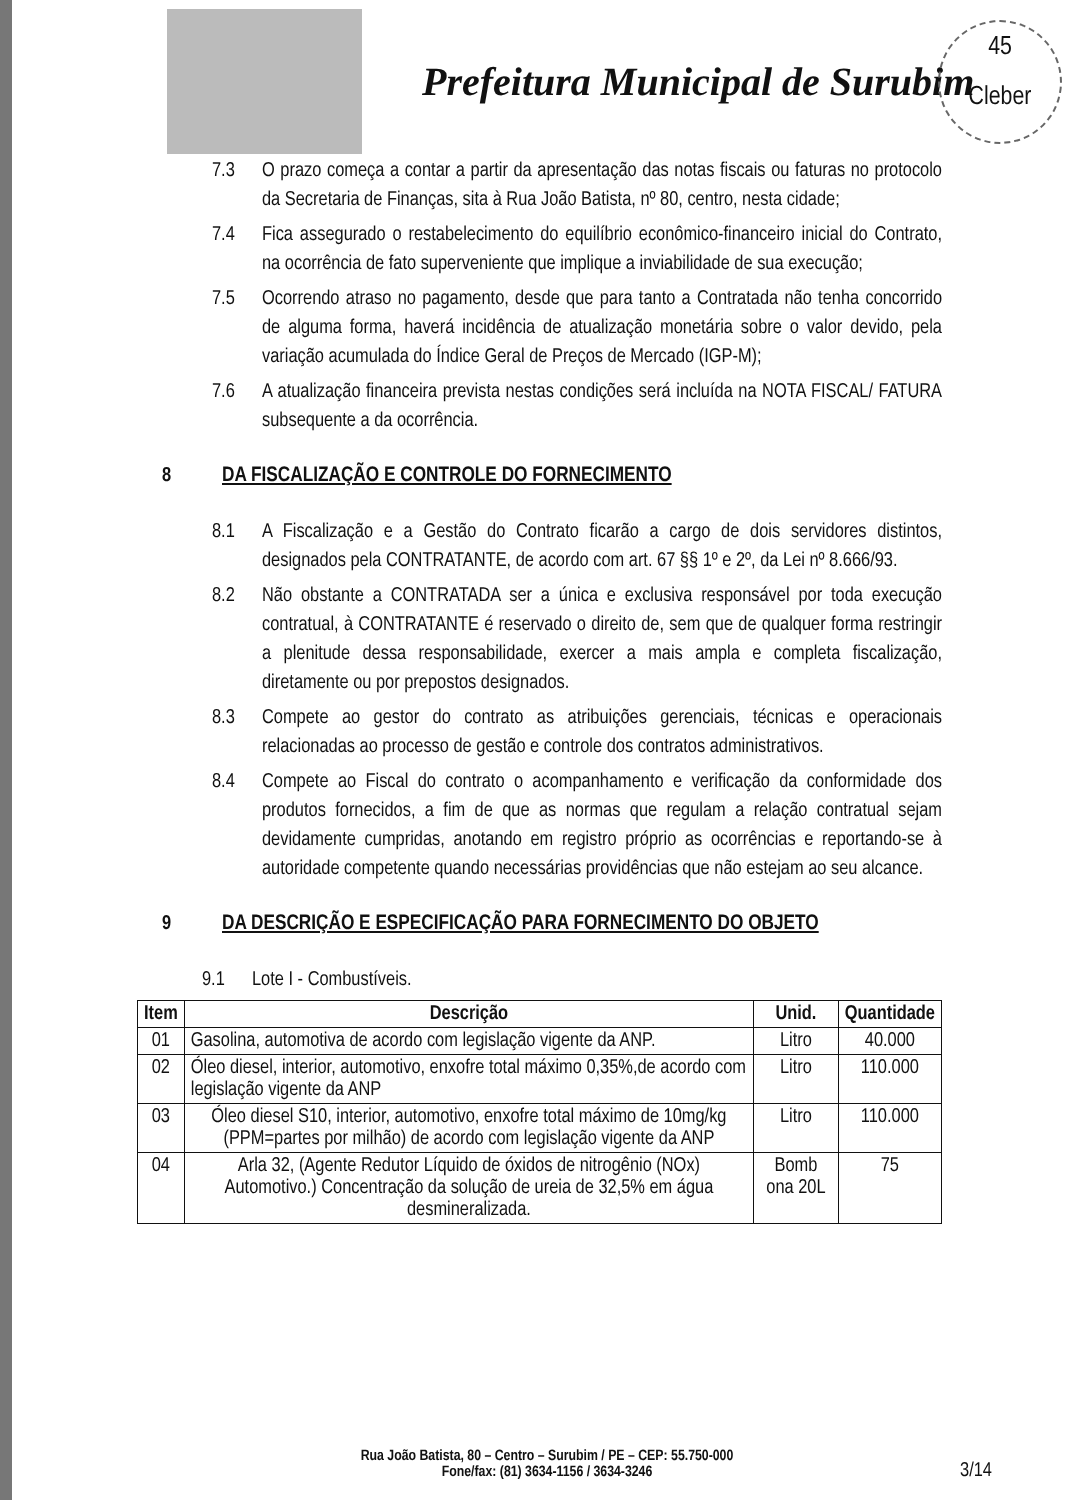Prefeitura Municipal de Surubim
45
Cleber
7.3 O prazo começa a contar a partir da apresentação das notas fiscais ou faturas no protocolo da Secretaria de Finanças, sita à Rua João Batista, nº 80, centro, nesta cidade;
7.4 Fica assegurado o restabelecimento do equilíbrio econômico-financeiro inicial do Contrato, na ocorrência de fato superveniente que implique a inviabilidade de sua execução;
7.5 Ocorrendo atraso no pagamento, desde que para tanto a Contratada não tenha concorrido de alguma forma, haverá incidência de atualização monetária sobre o valor devido, pela variação acumulada do Índice Geral de Preços de Mercado (IGP-M);
7.6 A atualização financeira prevista nestas condições será incluída na NOTA FISCAL/ FATURA subsequente a da ocorrência.
8 DA FISCALIZAÇÃO E CONTROLE DO FORNECIMENTO
8.1 A Fiscalização e a Gestão do Contrato ficarão a cargo de dois servidores distintos, designados pela CONTRATANTE, de acordo com art. 67 §§ 1º e 2º, da Lei nº 8.666/93.
8.2 Não obstante a CONTRATADA ser a única e exclusiva responsável por toda execução contratual, à CONTRATANTE é reservado o direito de, sem que de qualquer forma restringir a plenitude dessa responsabilidade, exercer a mais ampla e completa fiscalização, diretamente ou por prepostos designados.
8.3 Compete ao gestor do contrato as atribuições gerenciais, técnicas e operacionais relacionadas ao processo de gestão e controle dos contratos administrativos.
8.4 Compete ao Fiscal do contrato o acompanhamento e verificação da conformidade dos produtos fornecidos, a fim de que as normas que regulam a relação contratual sejam devidamente cumpridas, anotando em registro próprio as ocorrências e reportando-se à autoridade competente quando necessárias providências que não estejam ao seu alcance.
9 DA DESCRIÇÃO E ESPECIFICAÇÃO PARA FORNECIMENTO DO OBJETO
9.1 Lote I - Combustíveis.
| Item | Descrição | Unid. | Quantidade |
| --- | --- | --- | --- |
| 01 | Gasolina, automotiva de acordo com legislação vigente da ANP. | Litro | 40.000 |
| 02 | Óleo diesel, interior, automotivo, enxofre total máximo 0,35%,de acordo com legislação vigente da ANP | Litro | 110.000 |
| 03 | Óleo diesel S10, interior, automotivo, enxofre total máximo de 10mg/kg (PPM=partes por milhão) de acordo com legislação vigente da ANP | Litro | 110.000 |
| 04 | Arla 32, (Agente Redutor Líquido de óxidos de nitrogênio (NOx) Automotivo.) Concentração da solução de ureia de 32,5% em água desmineralizada. | Bomb ona 20L | 75 |
Rua João Batista, 80 – Centro – Surubim / PE – CEP: 55.750-000
Fone/fax: (81) 3634-1156 / 3634-3246
3/14